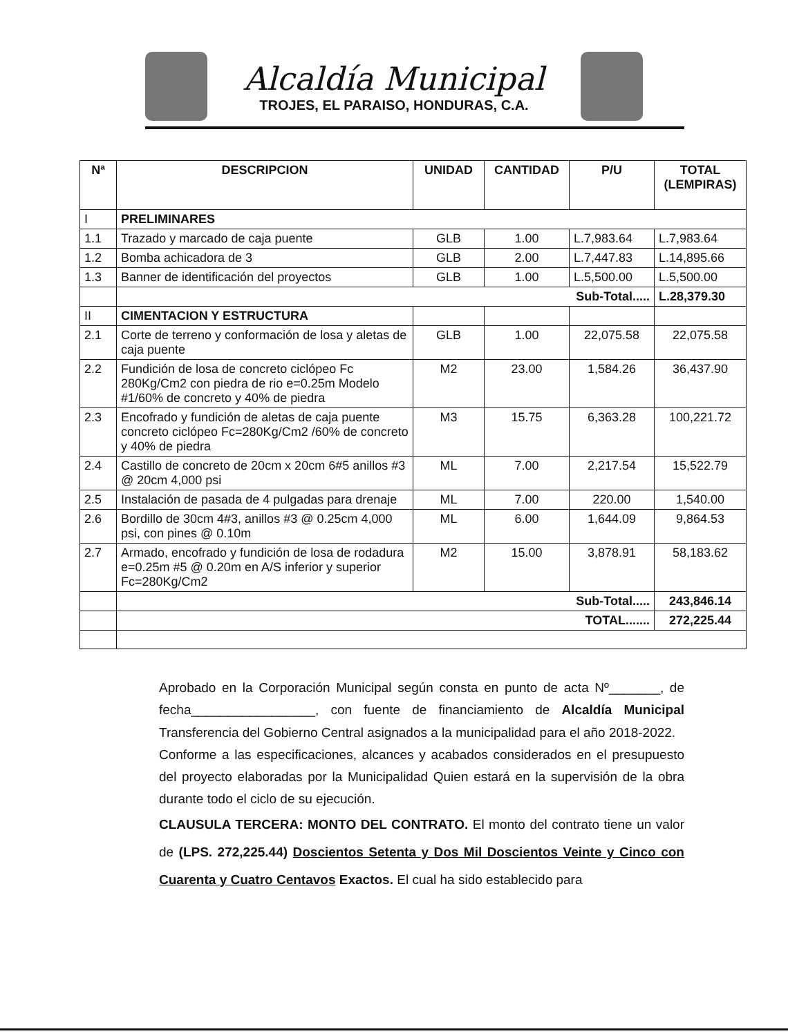Alcaldía Municipal
TROJES, EL PARAISO, HONDURAS, C.A.
| Nª | DESCRIPCION | UNIDAD | CANTIDAD | P/U | TOTAL (LEMPIRAS) |
| --- | --- | --- | --- | --- | --- |
| I | PRELIMINARES | | | | |
| 1.1 | Trazado y marcado de caja puente | GLB | 1.00 | L.7,983.64 | L.7,983.64 |
| 1.2 | Bomba achicadora de 3 | GLB | 2.00 | L.7,447.83 | L.14,895.66 |
| 1.3 | Banner de identificación del proyectos | GLB | 1.00 | L.5,500.00 | L.5,500.00 |
| | Sub-Total..... | | | | L.28,379.30 |
| II | CIMENTACION Y ESTRUCTURA | | | | |
| 2.1 | Corte de terreno y conformación de losa y aletas de caja puente | GLB | 1.00 | 22,075.58 | 22,075.58 |
| 2.2 | Fundición de losa de concreto ciclópeo Fc 280Kg/Cm2 con piedra de rio e=0.25m Modelo #1/60% de concreto y 40% de piedra | M2 | 23.00 | 1,584.26 | 36,437.90 |
| 2.3 | Encofrado y fundición de aletas de caja puente concreto ciclópeo Fc=280Kg/Cm2 /60% de concreto y 40% de piedra | M3 | 15.75 | 6,363.28 | 100,221.72 |
| 2.4 | Castillo de concreto de 20cm x 20cm 6#5 anillos #3 @ 20cm 4,000 psi | ML | 7.00 | 2,217.54 | 15,522.79 |
| 2.5 | Instalación de pasada de 4 pulgadas para drenaje | ML | 7.00 | 220.00 | 1,540.00 |
| 2.6 | Bordillo de 30cm 4#3, anillos #3 @ 0.25cm 4,000 psi, con pines @ 0.10m | ML | 6.00 | 1,644.09 | 9,864.53 |
| 2.7 | Armado, encofrado y fundición de losa de rodadura e=0.25m #5 @ 0.20m en A/S inferior y superior Fc=280Kg/Cm2 | M2 | 15.00 | 3,878.91 | 58,183.62 |
| | Sub-Total..... | | | | 243,846.14 |
| | TOTAL....... | | | | 272,225.44 |
Aprobado en la Corporación Municipal según consta en punto de acta Nº_______, de fecha_________________, con fuente de financiamiento de Alcaldía Municipal Transferencia del Gobierno Central asignados a la municipalidad para el año 2018-2022.
Conforme a las especificaciones, alcances y acabados considerados en el presupuesto del proyecto elaboradas por la Municipalidad Quien estará en la supervisión de la obra durante todo el ciclo de su ejecución.
CLAUSULA TERCERA: MONTO DEL CONTRATO. El monto del contrato tiene un valor de (LPS. 272,225.44) Doscientos Setenta y Dos Mil Doscientos Veinte y Cinco con Cuarenta y Cuatro Centavos Exactos. El cual ha sido establecido para